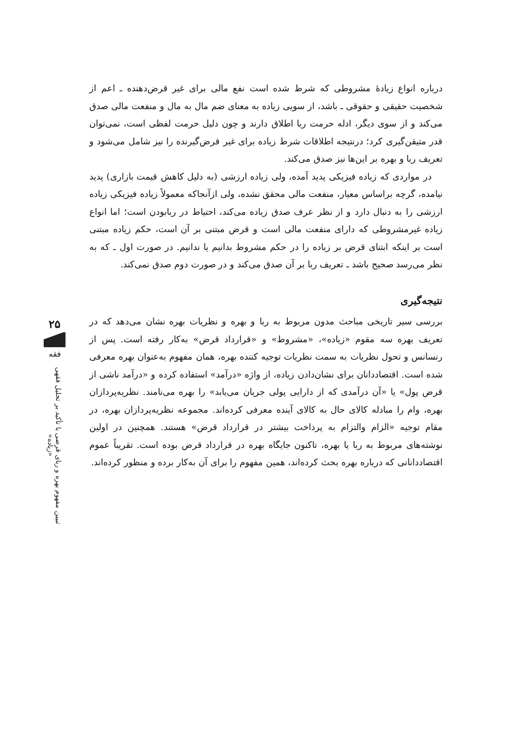۲۵
فقه
تبیین مفهوم بهره و ربای قرضی با تأکید بر تحلیل فقهی «زیاده»
درباره انواع زیادهٔ مشروطی که شرط شده است نفع مالی برای غیر قرض‌دهنده ـ اعم از شخصیت حقیقی و حقوقی ـ باشد، از سویی زیاده به معنای ضم مال به مال و منفعت مالی صدق می‌کند و از سوی دیگر، ادله حرمت ربا اطلاق دارند و چون دلیل حرمت لفظی است، نمی‌توان قدر متیقن‌گیری کرد؛ درنتیجه اطلاقات شرط زیاده برای غیر قرض‌گیرنده را نیز شامل می‌شود و تعریف ربا و بهره بر این‌ها نیز صدق می‌کند.
در مواردی که زیاده فیزیکی پدید آمده، ولی زیاده ارزشی (به دلیل کاهش قیمت بازاری) پدید نیامده، گرچه براساس معیار، منفعت مالی محقق نشده، ولی ازآنجاکه معمولاً زیاده فیزیکی زیاده ارزشی را به دنبال دارد و از نظر عرف صدق زیاده می‌کند، احتیاط در ربابودن است؛ اما انواع زیاده غیرمشروطی که دارای منفعت مالی است و قرض مبتنی بر آن است، حکم زیاده مبتنی است بر اینکه ابتنای قرض بر زیاده را در حکم مشروط بدانیم یا ندانیم. در صورت اول ـ که به نظر می‌رسد صحیح باشد ـ تعریف ربا بر آن صدق می‌کند و در صورت دوم صدق نمی‌کند.
نتیجه‌گیری
بررسی سیر تاریخی مباحث مدون مربوط به ربا و بهره و نظریات بهره نشان می‌دهد که در تعریف بهره سه مقوم «زیاده»، «مشروط» و «قرارداد قرض» به‌کار رفته است. پس از رنسانس و تحول نظریات به سمت نظریات توجیه کننده بهره، همان مفهوم به‌عنوان بهره معرفی شده است. اقتصاددانان برای نشان‌دادن زیاده، از واژه «درآمد» استفاده کرده و «درآمد ناشی از قرض پول» یا «آن درآمدی که از دارایی پولی جریان می‌یابد» را بهره می‌نامند. نظریه‌پردازان بهره، وام را مبادله کالای حال به کالای آینده معرفی کرده‌اند. مجموعه نظریه‌پردازان بهره، در مقام توجیه «الزام والتزام به پرداخت بیشتر در قرارداد قرض» هستند. همچنین در اولین نوشته‌های مربوط به ربا یا بهره، تاکنون جایگاه بهره در قرارداد قرض بوده است. تقریباً عموم اقتصاددانانی که درباره بهره بحث کرده‌اند، همین مفهوم را برای آن به‌کار برده و منظور کرده‌اند.